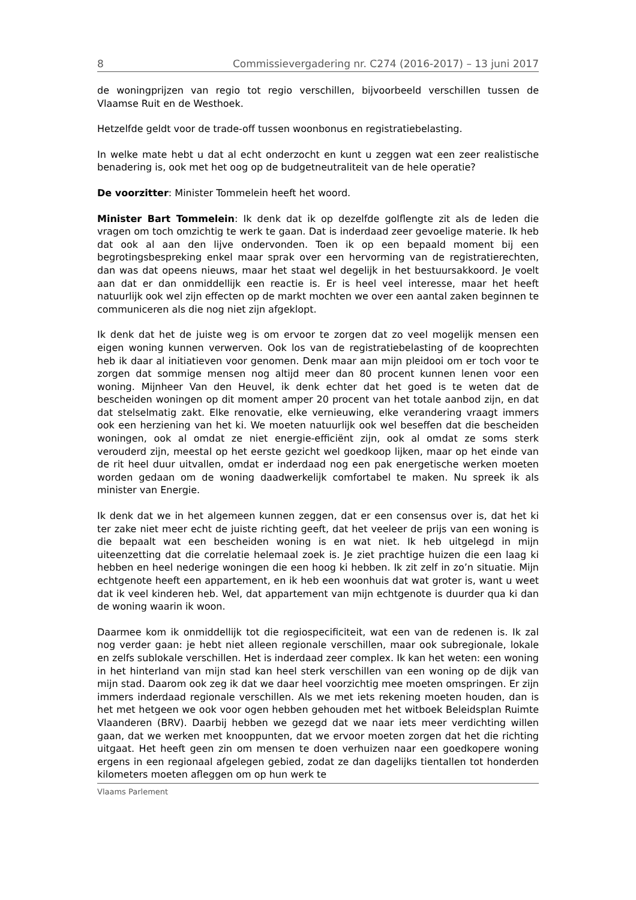8 Commissievergadering nr. C274 (2016-2017) – 13 juni 2017
de woningprijzen van regio tot regio verschillen, bijvoorbeeld verschillen tussen de Vlaamse Ruit en de Westhoek.
Hetzelfde geldt voor de trade-off tussen woonbonus en registratiebelasting.
In welke mate hebt u dat al echt onderzocht en kunt u zeggen wat een zeer realistische benadering is, ook met het oog op de budgetneutraliteit van de hele operatie?
De voorzitter: Minister Tommelein heeft het woord.
Minister Bart Tommelein: Ik denk dat ik op dezelfde golflengte zit als de leden die vragen om toch omzichtig te werk te gaan. Dat is inderdaad zeer gevoelige materie. Ik heb dat ook al aan den lijve ondervonden. Toen ik op een bepaald moment bij een begrotingsbespreking enkel maar sprak over een hervorming van de registratierechten, dan was dat opeens nieuws, maar het staat wel degelijk in het bestuursakkoord. Je voelt aan dat er dan onmiddellijk een reactie is. Er is heel veel interesse, maar het heeft natuurlijk ook wel zijn effecten op de markt mochten we over een aantal zaken beginnen te communiceren als die nog niet zijn afgeklopt.
Ik denk dat het de juiste weg is om ervoor te zorgen dat zo veel mogelijk mensen een eigen woning kunnen verwerven. Ook los van de registratiebelasting of de kooprechten heb ik daar al initiatieven voor genomen. Denk maar aan mijn pleidooi om er toch voor te zorgen dat sommige mensen nog altijd meer dan 80 procent kunnen lenen voor een woning. Mijnheer Van den Heuvel, ik denk echter dat het goed is te weten dat de bescheiden woningen op dit moment amper 20 procent van het totale aanbod zijn, en dat dat stelselmatig zakt. Elke renovatie, elke vernieuwing, elke verandering vraagt immers ook een herziening van het ki. We moeten natuurlijk ook wel beseffen dat die bescheiden woningen, ook al omdat ze niet energie-efficiënt zijn, ook al omdat ze soms sterk verouderd zijn, meestal op het eerste gezicht wel goedkoop lijken, maar op het einde van de rit heel duur uitvallen, omdat er inderdaad nog een pak energetische werken moeten worden gedaan om de woning daadwerkelijk comfortabel te maken. Nu spreek ik als minister van Energie.
Ik denk dat we in het algemeen kunnen zeggen, dat er een consensus over is, dat het ki ter zake niet meer echt de juiste richting geeft, dat het veeleer de prijs van een woning is die bepaalt wat een bescheiden woning is en wat niet. Ik heb uitgelegd in mijn uiteenzetting dat die correlatie helemaal zoek is. Je ziet prachtige huizen die een laag ki hebben en heel nederige woningen die een hoog ki hebben. Ik zit zelf in zo’n situatie. Mijn echtgenote heeft een appartement, en ik heb een woonhuis dat wat groter is, want u weet dat ik veel kinderen heb. Wel, dat appartement van mijn echtgenote is duurder qua ki dan de woning waarin ik woon.
Daarmee kom ik onmiddellijk tot die regiospecificiteit, wat een van de redenen is. Ik zal nog verder gaan: je hebt niet alleen regionale verschillen, maar ook subregionale, lokale en zelfs sublokale verschillen. Het is inderdaad zeer complex. Ik kan het weten: een woning in het hinterland van mijn stad kan heel sterk verschillen van een woning op de dijk van mijn stad. Daarom ook zeg ik dat we daar heel voorzichtig mee moeten omspringen. Er zijn immers inderdaad regionale verschillen. Als we met iets rekening moeten houden, dan is het met hetgeen we ook voor ogen hebben gehouden met het witboek Beleidsplan Ruimte Vlaanderen (BRV). Daarbij hebben we gezegd dat we naar iets meer verdichting willen gaan, dat we werken met knooppunten, dat we ervoor moeten zorgen dat het die richting uitgaat. Het heeft geen zin om mensen te doen verhuizen naar een goedkopere woning ergens in een regionaal afgelegen gebied, zodat ze dan dagelijks tientallen tot honderden kilometers moeten afleggen om op hun werk te
Vlaams Parlement